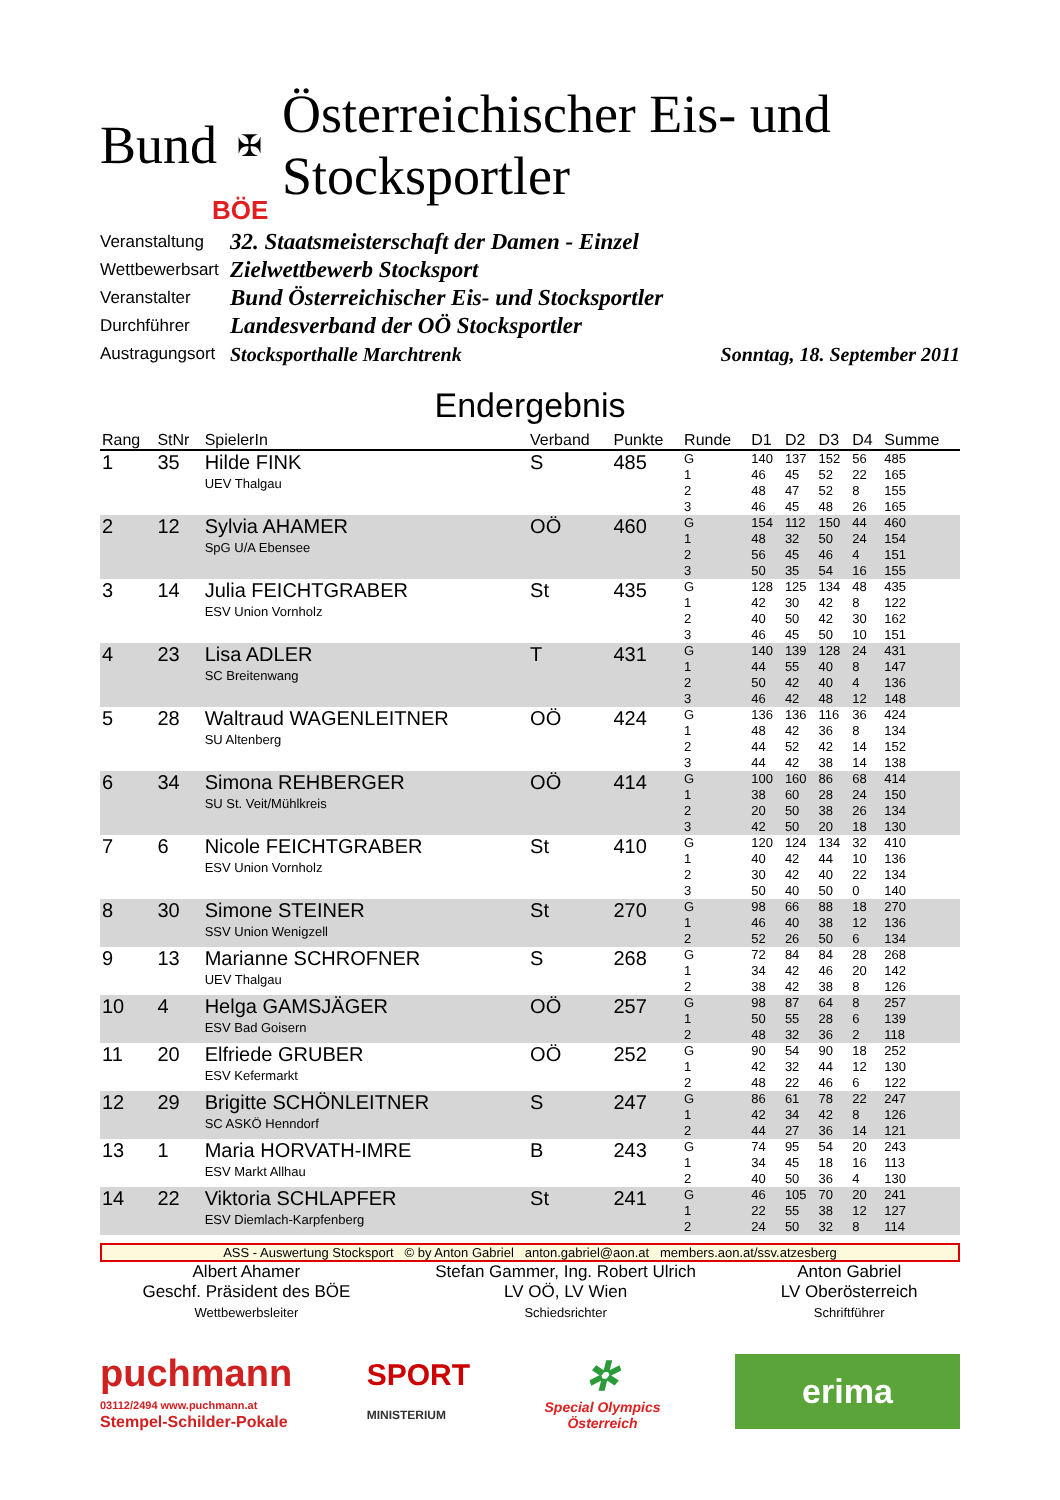Bund ✠ Österreichischer Eis- und Stocksportler
BÖE
Veranstaltung 32. Staatsmeisterschaft der Damen - Einzel
Wettbewerbsart Zielwettbewerb Stocksport
Veranstalter Bund Österreichischer Eis- und Stocksportler
Durchführer Landesverband der OÖ Stocksportler
Austragungsort Stocksporthalle Marchtrenk Sonntag, 18. September 2011
Endergebnis
| Rang | StNr | SpielerIn | Verband | Punkte | Runde | D1 | D2 | D3 | D4 | Summe |
| --- | --- | --- | --- | --- | --- | --- | --- | --- | --- | --- |
| 1 | 35 | Hilde FINK UEV Thalgau | S | 485 | G 1 2 3 | 140 46 48 46 | 137 45 47 45 | 152 52 52 48 | 56 22 8 26 | 485 165 155 165 |
| 2 | 12 | Sylvia AHAMER SpG U/A Ebensee | OÖ | 460 | G 1 2 3 | 154 48 56 50 | 112 32 45 35 | 150 50 46 54 | 44 24 4 16 | 460 154 151 155 |
| 3 | 14 | Julia FEICHTGRABER ESV Union Vornholz | St | 435 | G 1 2 3 | 128 42 40 46 | 125 30 50 45 | 134 42 42 50 | 48 8 30 10 | 435 122 162 151 |
| 4 | 23 | Lisa ADLER SC Breitenwang | T | 431 | G 1 2 3 | 140 44 50 46 | 139 55 42 42 | 128 40 40 48 | 24 8 4 12 | 431 147 136 148 |
| 5 | 28 | Waltraud WAGENLEITNER SU Altenberg | OÖ | 424 | G 1 2 3 | 136 48 44 44 | 136 42 52 42 | 116 36 42 38 | 36 8 14 14 | 424 134 152 138 |
| 6 | 34 | Simona REHBERGER SU St. Veit/Mühlkreis | OÖ | 414 | G 1 2 3 | 100 38 20 42 | 160 60 50 50 | 86 28 38 20 | 68 24 26 18 | 414 150 134 130 |
| 7 | 6 | Nicole FEICHTGRABER ESV Union Vornholz | St | 410 | G 1 2 3 | 120 40 30 50 | 124 42 42 40 | 134 44 40 50 | 32 10 22 0 | 410 136 134 140 |
| 8 | 30 | Simone STEINER SSV Union Wenigzell | St | 270 | G 1 2 | 98 46 52 | 66 40 26 | 88 38 50 | 18 12 6 | 270 136 134 |
| 9 | 13 | Marianne SCHROFNER UEV Thalgau | S | 268 | G 1 2 | 72 34 38 | 84 42 42 | 84 46 38 | 28 20 8 | 268 142 126 |
| 10 | 4 | Helga GAMSJÄGER ESV Bad Goisern | OÖ | 257 | G 1 2 | 98 50 48 | 87 55 32 | 64 28 36 | 8 6 2 | 257 139 118 |
| 11 | 20 | Elfriede GRUBER ESV Kefermarkt | OÖ | 252 | G 1 2 | 90 42 48 | 54 32 22 | 90 44 46 | 18 12 6 | 252 130 122 |
| 12 | 29 | Brigitte SCHÖNLEITNER SC ASKÖ Henndorf | S | 247 | G 1 2 | 86 42 44 | 61 34 27 | 78 42 36 | 22 8 14 | 247 126 121 |
| 13 | 1 | Maria HORVATH-IMRE ESV Markt Allhau | B | 243 | G 1 2 | 74 34 40 | 95 45 50 | 54 18 36 | 20 16 4 | 243 113 130 |
| 14 | 22 | Viktoria SCHLAPFER ESV Diemlach-Karpfenberg | St | 241 | G 1 2 | 46 22 24 | 105 55 50 | 70 38 32 | 20 12 8 | 241 127 114 |
ASS - Auswertung Stocksport © by Anton Gabriel anton.gabriel@aon.at members.aon.at/ssv.atzesberg
Albert Ahamer
Geschf. Präsident des BÖE
Wettbewerbsleiter
Stefan Gammer, Ing. Robert Ulrich
LV OÖ, LV Wien
Schiedsrichter
Anton Gabriel
LV Oberösterreich
Schriftführer
puchmann
03112/2494 www.puchmann.at
Stempel-Schilder-Pokale
SPORT
MINISTERIUM
✲
Special Olympics
Österreich
erima